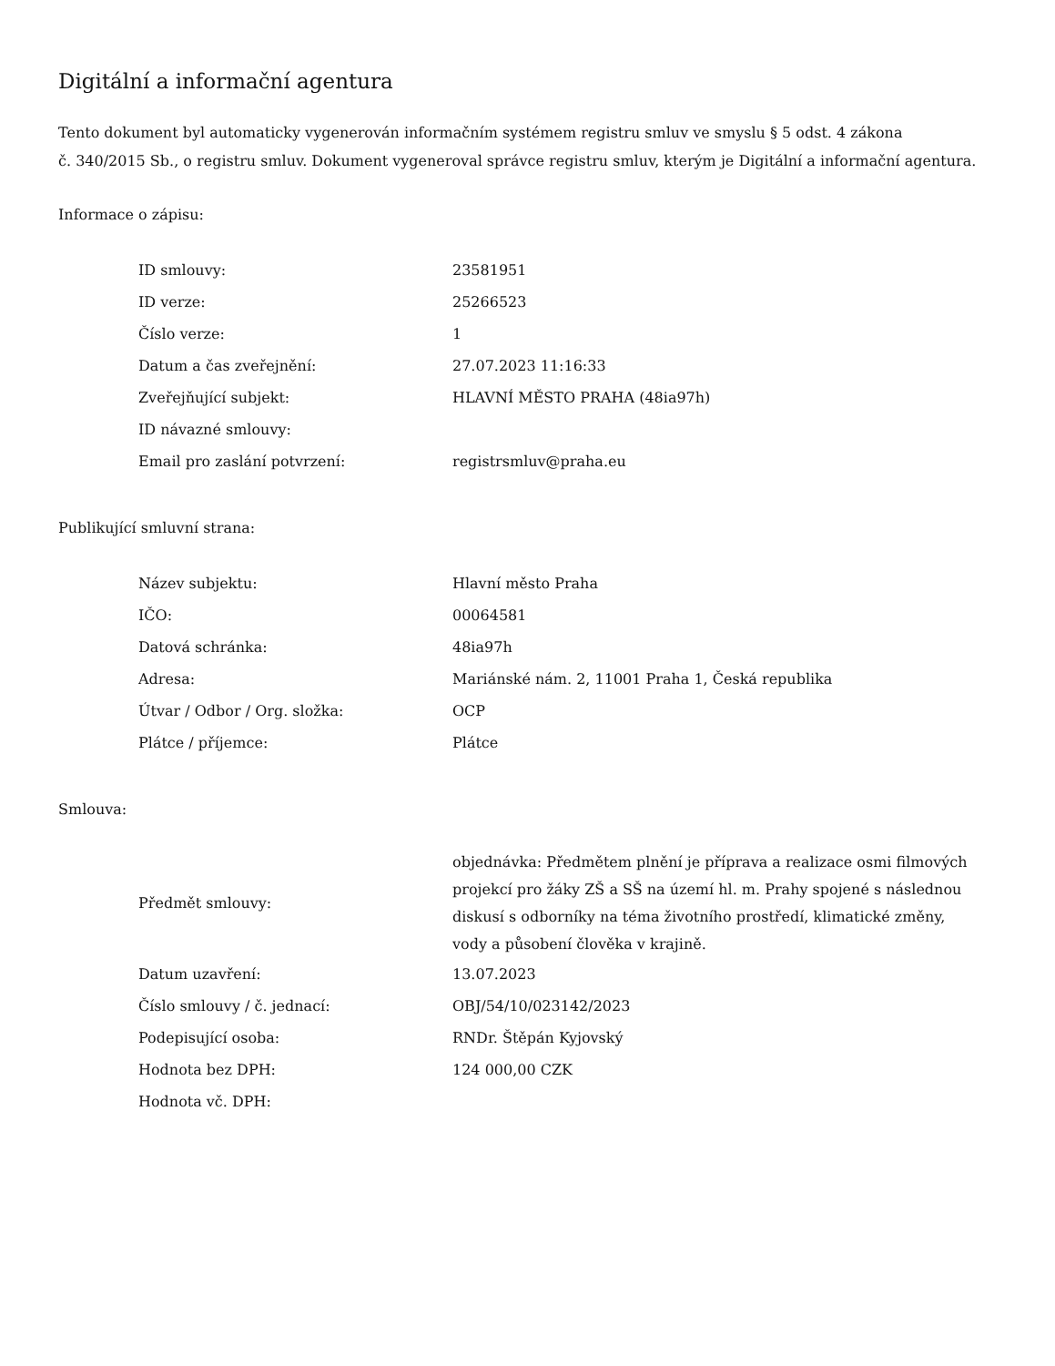Digitální a informační agentura
Tento dokument byl automaticky vygenerován informačním systémem registru smluv ve smyslu § 5 odst. 4 zákona
č. 340/2015 Sb., o registru smluv. Dokument vygeneroval správce registru smluv, kterým je Digitální a informační agentura.
Informace o zápisu:
| ID smlouvy: | 23581951 |
| ID verze: | 25266523 |
| Číslo verze: | 1 |
| Datum a čas zveřejnění: | 27.07.2023 11:16:33 |
| Zveřejňující subjekt: | HLAVNÍ MĚSTO PRAHA (48ia97h) |
| ID návazné smlouvy: | |
| Email pro zaslání potvrzení: | registrsmluv@praha.eu |
Publikující smluvní strana:
| Název subjektu: | Hlavní město Praha |
| IČO: | 00064581 |
| Datová schránka: | 48ia97h |
| Adresa: | Mariánské nám. 2, 11001 Praha 1, Česká republika |
| Útvar / Odbor / Org. složka: | OCP |
| Plátce / příjemce: | Plátce |
Smlouva:
| Předmět smlouvy: | objednávka: Předmětem plnění je příprava a realizace osmi filmových projekcí pro žáky ZŠ a SŠ na území hl. m. Prahy spojené s následnou diskusí s odborníky na téma životního prostředí, klimatické změny, vody a působení člověka v krajině. |
| Datum uzavření: | 13.07.2023 |
| Číslo smlouvy / č. jednací: | OBJ/54/10/023142/2023 |
| Podepisující osoba: | RNDr. Štěpán Kyjovský |
| Hodnota bez DPH: | 124 000,00 CZK |
| Hodnota vč. DPH: | |